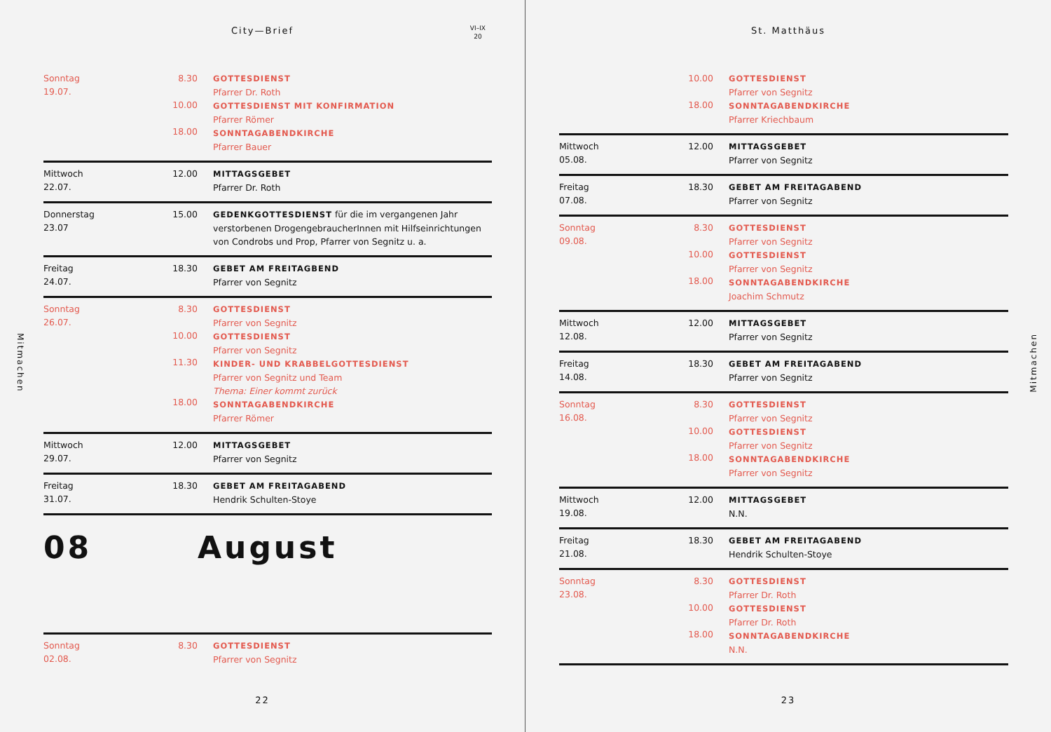City—Brief
VI–IX
20
Mitmachen
Sonntag
19.07.
8.30
10.00
18.00
GOTTESDIENST
Pfarrer Dr. Roth
GOTTESDIENST MIT KONFIRMATION
Pfarrer Römer
SONNTAGABENDKIRCHE
Pfarrer Bauer
Mittwoch
22.07.
12.00 MITTAGSGEBET
Pfarrer Dr. Roth
Donnerstag
23.07
15.00 GEDENKGOTTESDIENST für die im vergangenen Jahr verstorbenen DrogengebraucherInnen mit Hilfseinrichtungen von Condrobs und Prop, Pfarrer von Segnitz u. a.
Freitag
24.07.
18.30 GEBET AM FREITAGBEND
Pfarrer von Segnitz
Sonntag
26.07.
8.30
10.00
11.30
18.00
GOTTESDIENST
Pfarrer von Segnitz
GOTTESDIENST
Pfarrer von Segnitz
KINDER- UND KRABBELGOTTESDIENST
Pfarrer von Segnitz und Team
Thema: Einer kommt zurück
SONNTAGABENDKIRCHE
Pfarrer Römer
Mittwoch
29.07.
12.00 MITTAGSGEBET
Pfarrer von Segnitz
Freitag
31.07.
18.30 GEBET AM FREITAGABEND
Hendrik Schulten-Stoye
08 August
Sonntag
02.08.
8.30 GOTTESDIENST
Pfarrer von Segnitz
22
St. Matthäus
Mitmachen
10.00
18.00
GOTTESDIENST
Pfarrer von Segnitz
SONNTAGABENDKIRCHE
Pfarrer Kriechbaum
Mittwoch
05.08.
12.00 MITTAGSGEBET
Pfarrer von Segnitz
Freitag
07.08.
18.30 GEBET AM FREITAGABEND
Pfarrer von Segnitz
Sonntag
09.08.
8.30
10.00
18.00
GOTTESDIENST
Pfarrer von Segnitz
GOTTESDIENST
Pfarrer von Segnitz
SONNTAGABENDKIRCHE
Joachim Schmutz
Mittwoch
12.08.
12.00 MITTAGSGEBET
Pfarrer von Segnitz
Freitag
14.08.
18.30 GEBET AM FREITAGABEND
Pfarrer von Segnitz
Sonntag
16.08.
8.30
10.00
18.00
GOTTESDIENST
Pfarrer von Segnitz
GOTTESDIENST
Pfarrer von Segnitz
SONNTAGABENDKIRCHE
Pfarrer von Segnitz
Mittwoch
19.08.
12.00 MITTAGSGEBET
N.N.
Freitag
21.08.
18.30 GEBET AM FREITAGABEND
Hendrik Schulten-Stoye
Sonntag
23.08.
8.30
10.00
18.00
GOTTESDIENST
Pfarrer Dr. Roth
GOTTESDIENST
Pfarrer Dr. Roth
SONNTAGABENDKIRCHE
N.N.
23